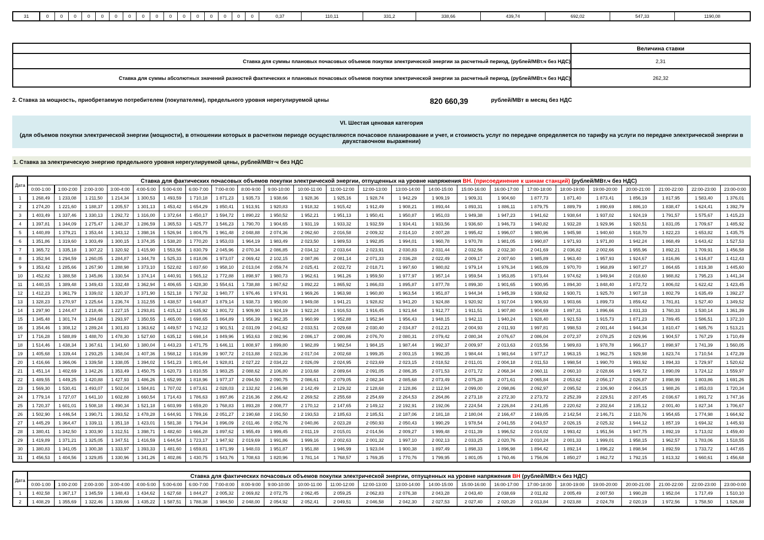| 31 | 0 | 0 | 0 | 0 | 0 | 0 | 0 | 0 | 0 | 0 | 0 | 0 | 0 | 0 | 0 | 0 | 0,37 | 110,11 | 331,2 | 338,66 | 439,74 | 692,02 | 547,33 | 1190,08 |
| | Величина ставки |
| Ставка для суммы плановых почасовых объемов покупки электрической энергии за расчетный период, (рублей/МВт.ч без НДС) | 2,31 |
| Ставка для суммы абсолютных значений разностей фактических и плановых почасовых объемов покупки электрической энергии за расчетный период, (рублей/МВт.ч без НДС) | 262,32 |
2. Ставка за мощность, приобретаемую потребителем (покупателем), предельного уровня нерегулируемой цены 820 660,39 рублей/МВт в месяц без НДС
VI. Шестая ценовая категория
(для объемов покупки электрической энергии (мощности), в отношении которых в расчетном периоде осуществляются почасовое планирование и учет, и стоимость услуг по передаче определяется по тарифу на услуги по передаче электрической энергии в двухставочном выражении)
1. Ставка за электрическую энергию предельного уровня нерегулируемой цены, рублей/МВт·ч без НДС
| Дата | Ставка для фактических почасовых объемов покупки электрической энергии, отпущенных на уровне напряжения ВН. (присоединение к шинам станций) (рублей/МВт.ч без НДС) | | | | | | | | | | | | | | | | | | | | | | | |
| --- | --- | --- | --- | --- | --- | --- | --- | --- | --- | --- | --- | --- | --- | --- | --- | --- | --- | --- | --- | --- | --- | --- | --- | --- |
| | 0:00-1:00 | 1:00-2:00 | 2:00-3:00 | 3:00-4:00 | 4:00-5:00 | 5:00-6:00 | 6:00-7:00 | 7:00-8:00 | 8:00-9:00 | 9:00-10:00 | 10:00-11:00 | 11:00-12:00 | 12:00-13:00 | 13:00-14:00 | 14:00-15:00 | 15:00-16:00 | 16:00-17:00 | 17:00-18:00 | 18:00-19:00 | 19:00-20:00 | 20:00-21:00 | 21:00-22:00 | 22:00-23:00 | 23:00-0:00 |
| 1 | 1 268,49 | 1 233,08 | 1 211,50 | 1 214,34 | 1 300,53 | 1 493,59 | 1 710,18 | 1 871,23 | 1 935,73 | 1 938,66 | 1 928,36 | 1 925,16 | 1 928,74 | 1 942,29 | 1 909,19 | 1 909,31 | 1 904,60 | 1 877,73 | 1 871,40 | 1 873,41 | 1 856,19 | 1 817,95 | 1 583,40 | 1 376,01 |
| 2 | 1 274,20 | 1 221,60 | 1 188,37 | 1 205,57 | 1 301,13 | 1 453,42 | 1 654,29 | 1 850,41 | 1 913,91 | 1 920,83 | 1 918,32 | 1 915,42 | 1 912,49 | 1 908,21 | 1 893,44 | 1 893,31 | 1 886,11 | 1 879,75 | 1 889,79 | 1 890,69 | 1 886,10 | 1 838,47 | 1 624,41 | 1 392,79 |
| 3 | 1 403,49 | 1 337,46 | 1 330,13 | 1 292,72 | 1 316,00 | 1 372,64 | 1 450,17 | 1 594,72 | 1 890,22 | 1 950,52 | 1 952,21 | 1 951,13 | 1 950,41 | 1 950,87 | 1 951,03 | 1 949,38 | 1 947,23 | 1 941,62 | 1 938,64 | 1 937,02 | 1 924,19 | 1 791,57 | 1 575,67 | 1 415,23 |
| 4 | 1 397,81 | 1 344,09 | 1 275,47 | 1 248,37 | 1 286,59 | 1 365,53 | 1 425,77 | 1 546,23 | 1 790,70 | 1 904,65 | 1 931,19 | 1 933,32 | 1 932,59 | 1 934,41 | 1 933,56 | 1 936,60 | 1 946,73 | 1 940,82 | 1 932,28 | 1 929,96 | 1 920,51 | 1 831,05 | 1 709,67 | 1 485,92 |
| 5 | 1 440,89 | 1 379,21 | 1 353,44 | 1 343,12 | 1 398,16 | 1 526,94 | 1 804,75 | 1 961,48 | 2 048,88 | 2 074,36 | 2 062,60 | 2 016,58 | 2 009,32 | 2 014,10 | 2 007,28 | 1 995,42 | 1 996,07 | 1 980,96 | 1 945,98 | 1 940,60 | 1 918,70 | 1 822,23 | 1 653,82 | 1 435,75 |
| 6 | 1 351,86 | 1 319,60 | 1 303,49 | 1 300,15 | 1 374,35 | 1 538,20 | 1 770,20 | 1 953,03 | 1 964,19 | 1 983,49 | 2 023,50 | 1 989,53 | 1 992,85 | 1 994,01 | 1 960,78 | 1 970,78 | 1 981,05 | 1 990,87 | 1 971,93 | 1 971,80 | 1 942,24 | 1 868,49 | 1 643,42 | 1 527,53 |
| 7 | 1 365,72 | 1 335,18 | 1 307,22 | 1 320,92 | 1 415,90 | 1 553,56 | 1 830,79 | 2 045,96 | 2 070,34 | 2 086,85 | 2 034,12 | 2 033,64 | 2 023,91 | 2 030,83 | 2 031,44 | 2 032,56 | 2 032,30 | 2 041,69 | 2 036,82 | 2 002,66 | 1 955,96 | 1 892,21 | 1 709,91 | 1 456,58 |
| 8 | 1 352,94 | 1 294,59 | 1 260,05 | 1 284,87 | 1 344,78 | 1 525,33 | 1 818,06 | 1 973,07 | 2 069,42 | 2 102,15 | 2 087,86 | 2 081,14 | 2 071,33 | 2 036,28 | 2 022,49 | 2 009,17 | 2 007,60 | 1 985,89 | 1 963,40 | 1 957,93 | 1 924,67 | 1 816,86 | 1 616,87 | 1 412,43 |
| 9 | 1 353,42 | 1 285,66 | 1 267,90 | 1 288,98 | 1 373,10 | 1 522,82 | 1 837,60 | 1 958,10 | 2 013,04 | 2 059,74 | 2 025,41 | 2 022,72 | 2 018,71 | 1 997,60 | 1 980,82 | 1 979,14 | 1 976,34 | 1 965,09 | 1 970,70 | 1 968,89 | 1 907,27 | 1 864,65 | 1 819,38 | 1 445,60 |
| 10 | 1 452,82 | 1 388,58 | 1 345,86 | 1 330,54 | 1 374,14 | 1 440,91 | 1 565,12 | 1 772,88 | 1 898,97 | 1 980,73 | 1 962,61 | 1 961,26 | 1 959,50 | 1 977,97 | 1 957,14 | 1 959,54 | 1 953,85 | 1 973,44 | 1 974,62 | 1 949,94 | 2 018,60 | 1 988,82 | 1 795,23 | 1 441,34 |
| 11 | 1 440,15 | 1 389,48 | 1 349,43 | 1 332,48 | 1 362,94 | 1 406,65 | 1 428,30 | 1 554,61 | 1 738,88 | 1 867,62 | 1 892,22 | 1 865,92 | 1 866,03 | 1 895,87 | 1 877,78 | 1 899,30 | 1 901,65 | 1 900,95 | 1 894,30 | 1 848,40 | 1 872,72 | 1 806,02 | 1 622,42 | 1 423,45 |
| 12 | 1 412,23 | 1 361,79 | 1 339,02 | 1 320,37 | 1 371,90 | 1 521,18 | 1 797,32 | 1 940,77 | 1 976,46 | 1 974,91 | 1 969,26 | 1 963,98 | 1 960,80 | 1 963,54 | 1 951,87 | 1 944,34 | 1 945,39 | 1 938,62 | 1 930,71 | 1 925,70 | 1 907,18 | 1 802,79 | 1 635,49 | 1 392,27 |
| 13 | 1 328,23 | 1 270,97 | 1 225,64 | 1 236,74 | 1 312,55 | 1 438,57 | 1 648,87 | 1 879,14 | 1 938,73 | 1 950,00 | 1 949,08 | 1 941,21 | 1 928,82 | 1 941,20 | 1 924,88 | 1 920,92 | 1 917,04 | 1 906,93 | 1 903,66 | 1 899,73 | 1 859,42 | 1 781,81 | 1 527,40 | 1 349,52 |
| 14 | 1 297,90 | 1 244,47 | 1 218,46 | 1 227,15 | 1 293,81 | 1 415,12 | 1 635,92 | 1 801,72 | 1 909,90 | 1 924,19 | 1 922,24 | 1 916,53 | 1 916,45 | 1 921,64 | 1 912,77 | 1 911,51 | 1 907,80 | 1 904,69 | 1 897,31 | 1 896,66 | 1 831,33 | 1 760,33 | 1 530,14 | 1 361,39 |
| 15 | 1 345,48 | 1 301,74 | 1 284,68 | 1 293,97 | 1 350,55 | 1 465,00 | 1 698,65 | 1 864,89 | 1 956,39 | 1 962,35 | 1 960,99 | 1 952,88 | 1 952,94 | 1 956,43 | 1 948,15 | 1 942,11 | 1 940,24 | 1 928,40 | 1 921,53 | 1 915,73 | 1 871,23 | 1 789,45 | 1 586,51 | 1 372,10 |
| 16 | 1 354,46 | 1 308,12 | 1 289,24 | 1 301,83 | 1 363,62 | 1 449,57 | 1 742,12 | 1 901,51 | 2 031,09 | 2 041,62 | 2 033,51 | 2 029,68 | 2 030,40 | 2 034,87 | 2 012,21 | 2 004,93 | 2 011,93 | 1 997,81 | 1 998,53 | 2 001,44 | 1 944,34 | 1 810,47 | 1 685,76 | 1 513,21 |
| 17 | 1 716,28 | 1 588,89 | 1 488,70 | 1 478,30 | 1 527,60 | 1 635,12 | 1 698,14 | 1 849,96 | 1 953,63 | 2 082,96 | 2 086,17 | 2 080,86 | 2 076,70 | 2 080,31 | 2 079,42 | 2 080,34 | 2 076,67 | 2 086,04 | 2 072,37 | 2 078,25 | 2 029,96 | 1 904,57 | 1 767,29 | 1 710,49 |
| 18 | 1 514,46 | 1 438,34 | 1 367,61 | 1 341,60 | 1 380,04 | 1 443,23 | 1 471,75 | 1 646,11 | 1 808,97 | 1 899,80 | 1 982,89 | 1 982,54 | 1 984,15 | 1 987,44 | 1 992,37 | 2 009,97 | 2 013,63 | 2 015,56 | 1 989,83 | 1 978,78 | 1 966,17 | 1 898,97 | 1 741,39 | 1 560,05 |
| 19 | 1 405,68 | 1 339,44 | 1 293,25 | 1 348,04 | 1 407,36 | 1 568,12 | 1 816,99 | 1 907,72 | 2 013,88 | 2 023,36 | 2 017,04 | 2 002,68 | 1 999,35 | 2 003,15 | 1 992,35 | 1 984,44 | 1 981,64 | 1 977,17 | 1 963,15 | 1 962,75 | 1 929,98 | 1 823,74 | 1 710,54 | 1 472,39 |
| 20 | 1 416,66 | 1 366,06 | 1 339,58 | 1 338,05 | 1 394,02 | 1 541,23 | 1 801,44 | 1 928,81 | 2 027,22 | 2 034,22 | 2 026,09 | 2 024,95 | 2 023,69 | 2 023,15 | 2 018,52 | 2 011,01 | 2 004,18 | 2 011,53 | 1 998,54 | 1 990,70 | 1 993,92 | 1 894,33 | 1 729,97 | 1 520,62 |
| 21 | 1 451,14 | 1 402,69 | 1 342,26 | 1 353,49 | 1 450,75 | 1 620,73 | 1 810,55 | 1 983,25 | 2 088,62 | 2 106,80 | 2 103,68 | 2 089,64 | 2 091,05 | 2 086,35 | 2 071,53 | 2 071,72 | 2 068,34 | 2 060,11 | 2 060,10 | 2 028,66 | 1 949,72 | 1 890,09 | 1 724,12 | 1 559,97 |
| 22 | 1 489,55 | 1 449,25 | 1 420,88 | 1 427,93 | 1 486,26 | 1 652,99 | 1 818,96 | 1 977,37 | 2 094,50 | 2 090,75 | 2 086,61 | 2 079,05 | 2 082,34 | 2 085,68 | 2 073,49 | 2 075,28 | 2 071,61 | 2 065,84 | 2 053,62 | 2 056,17 | 2 026,87 | 1 898,99 | 1 803,86 | 1 691,26 |
| 23 | 1 569,30 | 1 530,41 | 1 493,07 | 1 502,04 | 1 584,81 | 1 707,02 | 1 873,61 | 2 028,03 | 2 132,82 | 2 146,98 | 2 142,49 | 2 129,32 | 2 128,68 | 2 128,86 | 2 112,94 | 2 099,00 | 2 098,86 | 2 092,97 | 2 095,52 | 2 106,90 | 2 064,15 | 1 988,26 | 1 853,03 | 1 720,34 |
| 24 | 1 779,14 | 1 727,07 | 1 641,10 | 1 602,88 | 1 660,54 | 1 714,43 | 1 786,63 | 1 897,86 | 2 216,36 | 2 266,42 | 2 269,52 | 2 255,68 | 2 254,69 | 2 264,53 | 2 264,86 | 2 273,18 | 2 272,30 | 2 273,72 | 2 252,39 | 2 229,51 | 2 207,45 | 2 036,67 | 1 891,72 | 1 747,16 |
| 25 | 1 720,37 | 1 601,01 | 1 508,18 | 1 490,34 | 1 521,18 | 1 603,99 | 1 659,20 | 1 768,83 | 1 893,28 | 2 008,77 | 2 170,12 | 2 147,65 | 2 149,12 | 2 192,91 | 2 192,06 | 2 224,54 | 2 226,84 | 2 241,85 | 2 220,62 | 2 202,64 | 2 135,12 | 2 001,40 | 1 827,34 | 1 706,67 |
| 26 | 1 502,90 | 1 446,54 | 1 390,71 | 1 393,52 | 1 478,28 | 1 644,91 | 1 789,16 | 2 051,27 | 2 190,68 | 2 191,50 | 2 193,53 | 2 185,63 | 2 185,51 | 2 187,06 | 2 181,18 | 2 180,04 | 2 166,47 | 2 169,05 | 2 142,54 | 2 146,71 | 2 110,76 | 1 954,65 | 1 774,98 | 1 664,92 |
| 27 | 1 445,29 | 1 364,47 | 1 339,11 | 1 351,18 | 1 423,01 | 1 581,38 | 1 794,34 | 1 896,09 | 2 011,46 | 2 052,76 | 2 040,86 | 2 023,28 | 2 050,93 | 2 050,43 | 1 990,29 | 1 978,54 | 2 041,55 | 2 043,57 | 2 026,15 | 2 025,32 | 1 944,12 | 1 857,19 | 1 694,32 | 1 445,93 |
| 28 | 1 380,41 | 1 342,50 | 1 303,90 | 1 312,51 | 1 398,71 | 1 482,60 | 1 666,28 | 1 897,62 | 1 955,49 | 1 999,45 | 2 011,19 | 2 015,01 | 2 014,56 | 2 009,27 | 1 999,48 | 2 011,39 | 1 996,52 | 2 014,02 | 1 993,42 | 1 951,56 | 1 947,75 | 1 892,19 | 1 713,02 | 1 459,40 |
| 29 | 1 419,89 | 1 371,21 | 1 325,05 | 1 347,51 | 1 416,59 | 1 644,54 | 1 723,17 | 1 947,92 | 2 019,69 | 1 991,86 | 1 999,16 | 2 002,63 | 2 001,32 | 1 997,10 | 2 002,13 | 2 033,25 | 2 020,76 | 2 010,24 | 2 001,33 | 1 999,01 | 1 958,15 | 1 962,57 | 1 783,06 | 1 518,55 |
| 30 | 1 380,83 | 1 341,05 | 1 300,38 | 1 333,97 | 1 393,33 | 1 481,60 | 1 659,81 | 1 871,99 | 1 948,03 | 1 951,87 | 1 951,88 | 1 946,99 | 1 923,04 | 1 900,38 | 1 897,49 | 1 898,33 | 1 896,98 | 1 894,42 | 1 892,14 | 1 896,22 | 1 898,94 | 1 892,59 | 1 733,72 | 1 447,65 |
| 31 | 1 456,53 | 1 404,56 | 1 329,85 | 1 330,96 | 1 341,26 | 1 402,86 | 1 430,75 | 1 543,76 | 1 708,63 | 1 820,96 | 1 781,14 | 1 768,57 | 1 769,35 | 1 770,76 | 1 799,95 | 1 801,05 | 1 760,46 | 1 756,06 | 1 850,27 | 1 862,72 | 1 792,15 | 1 813,32 | 1 660,61 | 1 456,68 |
| Дата | Ставка для фактических почасовых объемов покупки электрической энергии, отпущенных на уровне напряжения ВН (рублей/МВт.ч без НДС) | | | | | | | | | | | | | | | | | | | | | | | |
| --- | --- | --- | --- | --- | --- | --- | --- | --- | --- | --- | --- | --- | --- | --- | --- | --- | --- | --- | --- | --- | --- | --- | --- | --- |
| | 0:00-1:00 | 1:00-2:00 | 2:00-3:00 | 3:00-4:00 | 4:00-5:00 | 5:00-6:00 | 6:00-7:00 | 7:00-8:00 | 8:00-9:00 | 9:00-10:00 | 10:00-11:00 | 11:00-12:00 | 12:00-13:00 | 13:00-14:00 | 14:00-15:00 | 15:00-16:00 | 16:00-17:00 | 17:00-18:00 | 18:00-19:00 | 19:00-20:00 | 20:00-21:00 | 21:00-22:00 | 22:00-23:00 | 23:00-0:00 |
| 1 | 1 402,58 | 1 367,17 | 1 345,59 | 1 348,43 | 1 434,62 | 1 627,68 | 1 844,27 | 2 005,32 | 2 069,82 | 2 072,75 | 2 062,45 | 2 059,25 | 2 062,83 | 2 076,38 | 2 043,28 | 2 043,40 | 2 038,69 | 2 011,82 | 2 005,49 | 2 007,50 | 1 990,28 | 1 952,04 | 1 717,49 | 1 510,10 |
| 2 | 1 408,29 | 1 355,69 | 1 322,46 | 1 339,66 | 1 435,22 | 1 587,51 | 1 788,38 | 1 984,50 | 2 048,00 | 2 054,92 | 2 052,41 | 2 049,51 | 2 046,58 | 2 042,30 | 2 027,53 | 2 027,40 | 2 020,20 | 2 013,84 | 2 023,88 | 2 024,78 | 2 020,19 | 1 972,56 | 1 758,50 | 1 526,88 |